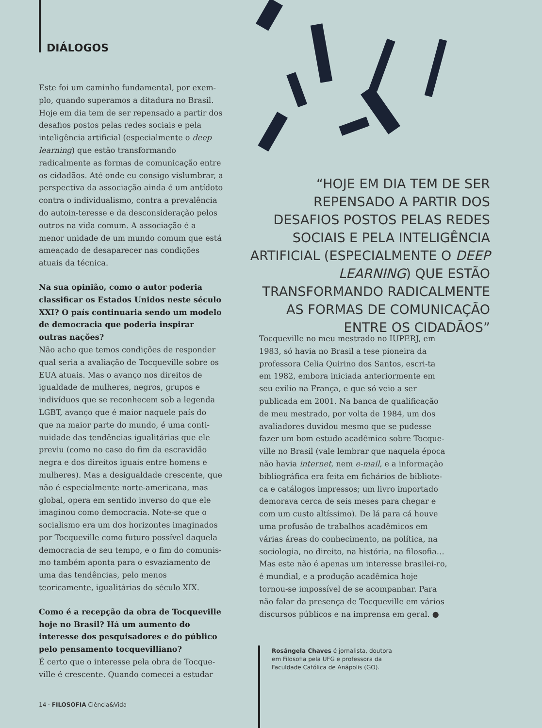DIÁLOGOS
Este foi um caminho fundamental, por exem-plo, quando superamos a ditadura no Brasil. Hoje em dia tem de ser repensado a partir dos desafios postos pelas redes sociais e pela inteligência artificial (especialmente o deep learning) que estão transformando radicalmente as formas de comunicação entre os cidadãos. Até onde eu consigo vislumbrar, a perspectiva da associação ainda é um antídoto contra o individualismo, contra a prevalência do autoin-teresse e da desconsideração pelos outros na vida comum. A associação é a menor unidade de um mundo comum que está ameaçado de desaparecer nas condições atuais da técnica.
Na sua opinião, como o autor poderia classificar os Estados Unidos neste século XXI? O país continuaria sendo um modelo de democracia que poderia inspirar outras nações?
Não acho que temos condições de responder qual seria a avaliação de Tocqueville sobre os EUA atuais. Mas o avanço nos direitos de igualdade de mulheres, negros, grupos e indivíduos que se reconhecem sob a legenda LGBT, avanço que é maior naquele país do que na maior parte do mundo, é uma conti-nuidade das tendências igualitárias que ele previu (como no caso do fim da escravidão negra e dos direitos iguais entre homens e mulheres). Mas a desigualdade crescente, que não é especialmente norte-americana, mas global, opera em sentido inverso do que ele imaginou como democracia. Note-se que o socialismo era um dos horizontes imaginados por Tocqueville como futuro possível daquela democracia de seu tempo, e o fim do comunis-mo também aponta para o esvaziamento de uma das tendências, pelo menos teoricamente, igualitárias do século XIX.
Como é a recepção da obra de Tocqueville hoje no Brasil? Há um aumento do interesse dos pesquisadores e do público pelo pensamento tocquevilliano?
É certo que o interesse pela obra de Tocque-ville é crescente. Quando comecei a estudar
“HOJE EM DIA TEM DE SER REPENSADO A PARTIR DOS DESAFIOS POSTOS PELAS REDES SOCIAIS E PELA INTELIGÊNCIA ARTIFICIAL (ESPECIALMENTE O DEEP LEARNING) QUE ESTÃO TRANSFORMANDO RADICALMENTE AS FORMAS DE COMUNICAÇÃO ENTRE OS CIDADÃOS”
Tocqueville no meu mestrado no IUPERJ, em 1983, só havia no Brasil a tese pioneira da professora Celia Quirino dos Santos, escri-ta em 1982, embora iniciada anteriormente em seu exílio na França, e que só veio a ser publicada em 2001. Na banca de qualificação de meu mestrado, por volta de 1984, um dos avaliadores duvidou mesmo que se pudesse fazer um bom estudo acadêmico sobre Tocque-ville no Brasil (vale lembrar que naquela época não havia internet, nem e-mail, e a informação bibliográfica era feita em fichários de bibliote-ca e catálogos impressos; um livro importado demorava cerca de seis meses para chegar e com um custo altíssimo). De lá para cá houve uma profusão de trabalhos acadêmicos em várias áreas do conhecimento, na política, na sociologia, no direito, na história, na filosofia… Mas este não é apenas um interesse brasilei-ro, é mundial, e a produção acadêmica hoje tornou-se impossível de se acompanhar. Para não falar da presença de Tocqueville em vários discursos públicos e na imprensa em geral. ●
Rosângela Chaves é jornalista, doutora em Filosofia pela UFG e professora da Faculdade Católica de Anápolis (GO).
14 · FILOSOFIA Ciência&Vida